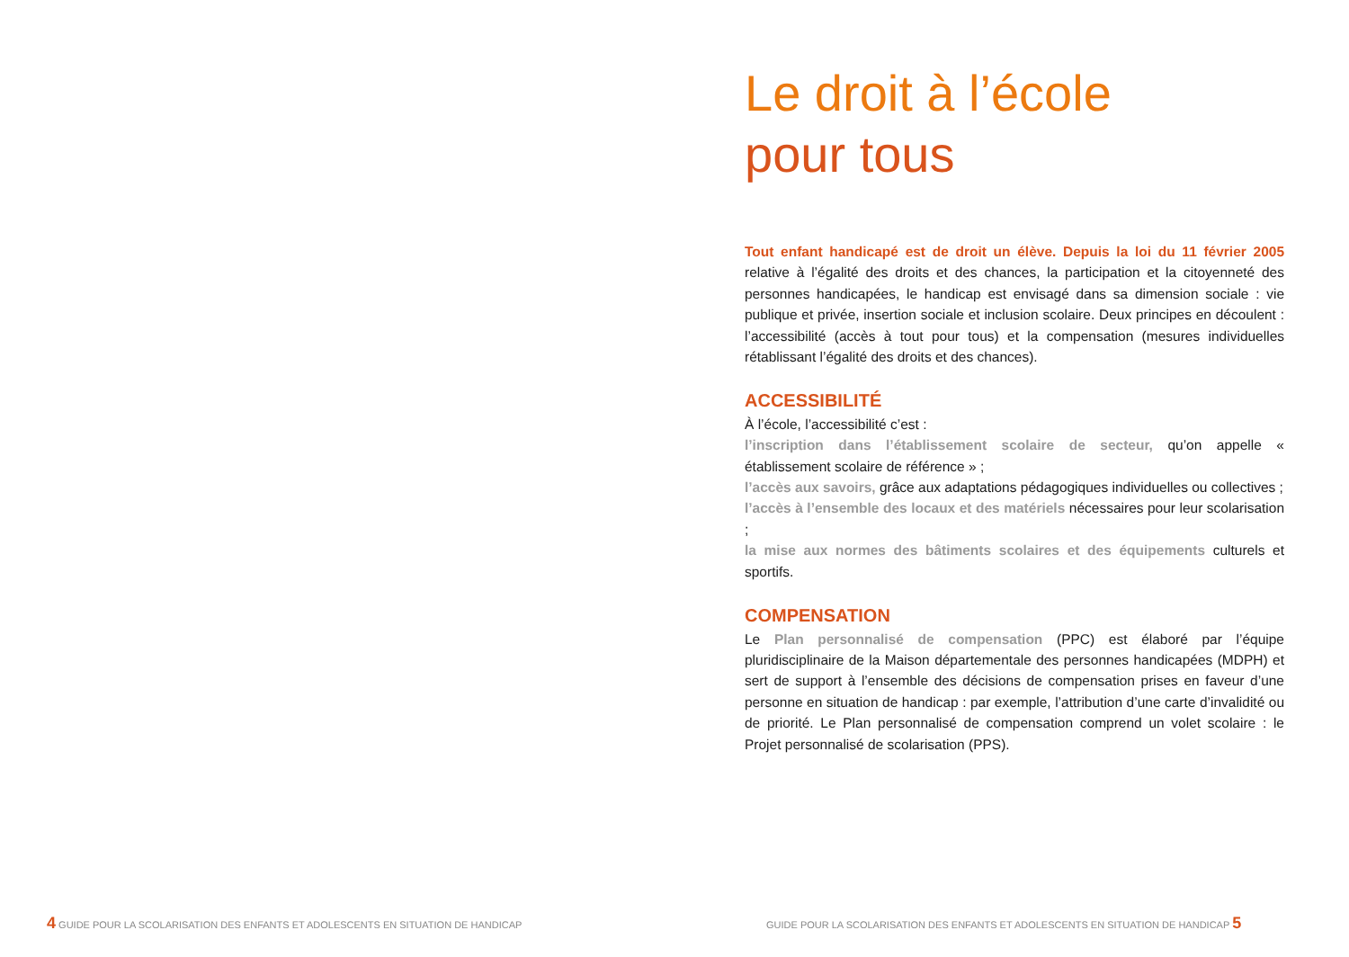Le droit à l’école
pour tous
Tout enfant handicapé est de droit un élève. Depuis la loi du 11 février 2005 relative à l’égalité des droits et des chances, la participation et la citoyenneté des personnes handicapées, le handicap est envisagé dans sa dimension sociale : vie publique et privée, insertion sociale et inclusion scolaire. Deux principes en découlent : l’accessibilité (accès à tout pour tous) et la compensation (mesures individuelles rétablissant l’égalité des droits et des chances).
ACCESSIBILITÉ
À l’école, l’accessibilité c’est :
l’inscription dans l’établissement scolaire de secteur, qu’on appelle « établissement scolaire de référence » ;
l’accès aux savoirs, grâce aux adaptations pédagogiques individuelles ou collectives ;
l’accès à l’ensemble des locaux et des matériels nécessaires pour leur scolarisation ;
la mise aux normes des bâtiments scolaires et des équipements culturels et sportifs.
COMPENSATION
Le Plan personnalisé de compensation (PPC) est élaboré par l’équipe pluridisciplinaire de la Maison départementale des personnes handicapées (MDPH) et sert de support à l’ensemble des décisions de compensation prises en faveur d’une personne en situation de handicap : par exemple, l’attribution d’une carte d’invalidité ou de priorité. Le Plan personnalisé de compensation comprend un volet scolaire : le Projet personnalisé de scolarisation (PPS).
4 GUIDE POUR LA SCOLARISATION DES ENFANTS ET ADOLESCENTS EN SITUATION DE HANDICAP
GUIDE POUR LA SCOLARISATION DES ENFANTS ET ADOLESCENTS EN SITUATION DE HANDICAP 5